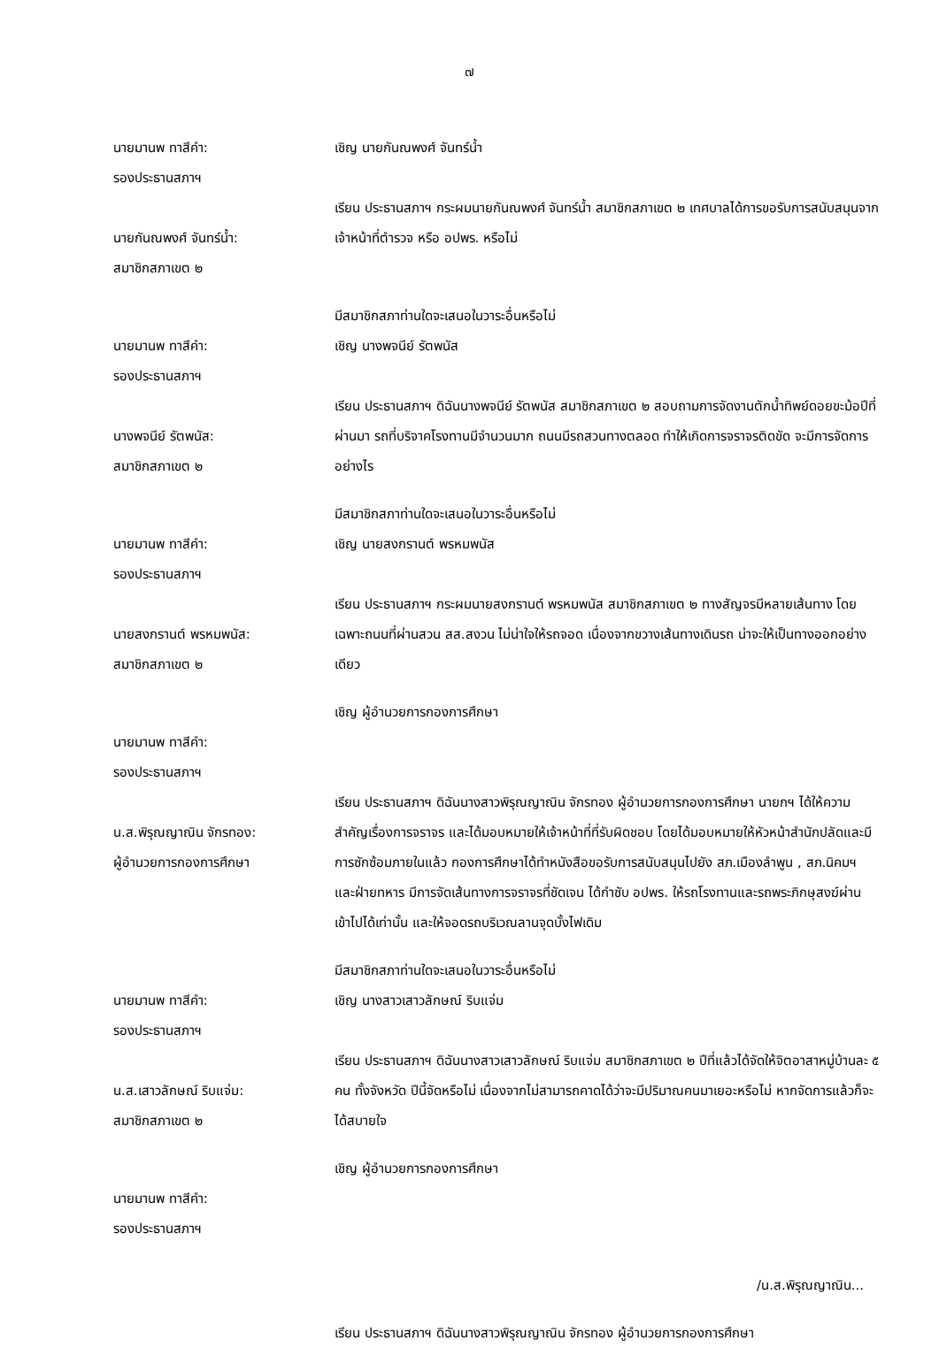๗
นายมานพ ทาสีคำ:
รองประธานสภาฯ
เชิญ นายกันณพงศ์ จันทร์น้ำ
นายกันณพงศ์ จันทร์น้ำ:
สมาชิกสภาเขต ๒
เรียน ประธานสภาฯ กระผมนายกันณพงศ์ จันทร์น้ำ สมาชิกสภาเขต ๒ เทศบาลได้การขอรับการสนับสนุนจากเจ้าหน้าที่ตำรวจ หรือ อปพร. หรือไม่
นายมานพ ทาสีคำ:
รองประธานสภาฯ
มีสมาชิกสภาท่านใดจะเสนอในวาระอื่นหรือไม่
เชิญ นางพจนีย์ รัตพนัส
นางพจนีย์ รัตพนัส:
สมาชิกสภาเขต ๒
เรียน ประธานสภาฯ ดิฉันนางพจนีย์ รัตพนัส สมาชิกสภาเขต ๒ สอบถามการจัดงานตักน้ำทิพย์ดอยขะม้อปีที่ผ่านมา รถที่บริจาคโรงทานมีจำนวนมาก ถนนมีรถสวนทางตลอด ทำให้เกิดการจราจรติดขัด จะมีการจัดการอย่างไร
นายมานพ ทาสีคำ:
รองประธานสภาฯ
มีสมาชิกสภาท่านใดจะเสนอในวาระอื่นหรือไม่
เชิญ นายสงกรานต์ พรหมพนัส
นายสงกรานต์ พรหมพนัส:
สมาชิกสภาเขต ๒
เรียน ประธานสภาฯ กระผมนายสงกรานต์ พรหมพนัส สมาชิกสภาเขต ๒ ทางสัญจรมีหลายเส้นทาง โดยเฉพาะถนนที่ผ่านสวน สส.สงวน ไม่น่าใจให้รถจอด เนื่องจากขวางเส้นทางเดินรถ น่าจะให้เป็นทางออกอย่างเดียว
นายมานพ ทาสีคำ:
รองประธานสภาฯ
เชิญ ผู้อำนวยการกองการศึกษา
น.ส.พิรุณญาณิน จักรทอง:
ผู้อำนวยการกองการศึกษา
เรียน ประธานสภาฯ ดิฉันนางสาวพิรุณญาณิน จักรทอง ผู้อำนวยการกองการศึกษา นายกฯ ได้ให้ความสำคัญเรื่องการจราจร และได้มอบหมายให้เจ้าหน้าที่ที่รับผิดชอบ โดยได้มอบหมายให้หัวหน้าสำนักปลัดและมีการซักซ้อมภายในแล้ว กองการศึกษาได้ทำหนังสือขอรับการสนับสนุนไปยัง สภ.เมืองลำพูน , สภ.นิคมฯ และฝ่ายทหาร มีการจัดเส้นทางการจราจรที่ชัดเจน ได้กำชับ อปพร. ให้รถโรงทานและรถพระภิกษุสงฆ์ผ่านเข้าไปได้เท่านั้น และให้จอดรถบริเวณลานจุดบั้งไฟเดิม
นายมานพ ทาสีคำ:
รองประธานสภาฯ
มีสมาชิกสภาท่านใดจะเสนอในวาระอื่นหรือไม่
เชิญ นางสาวเสาวลักษณ์ ริบแจ่ม
น.ส.เสาวลักษณ์ ริบแจ่ม:
สมาชิกสภาเขต ๒
เรียน ประธานสภาฯ ดิฉันนางสาวเสาวลักษณ์ ริบแจ่ม สมาชิกสภาเขต ๒ ปีที่แล้วได้จัดให้จิตอาสาหมู่บ้านละ ๕ คน ทั้งจังหวัด ปีนี้จัดหรือไม่ เนื่องจากไม่สามารถคาดได้ว่าจะมีปริมาณคนมาเยอะหรือไม่ หากจัดการแล้วก็จะได้สบายใจ
นายมานพ ทาสีคำ:
รองประธานสภาฯ
เชิญ ผู้อำนวยการกองการศึกษา
/น.ส.พิรุณญาณิน...
เรียน ประธานสภาฯ ดิฉันนางสาวพิรุณญาณิน จักรทอง ผู้อำนวยการกองการศึกษา